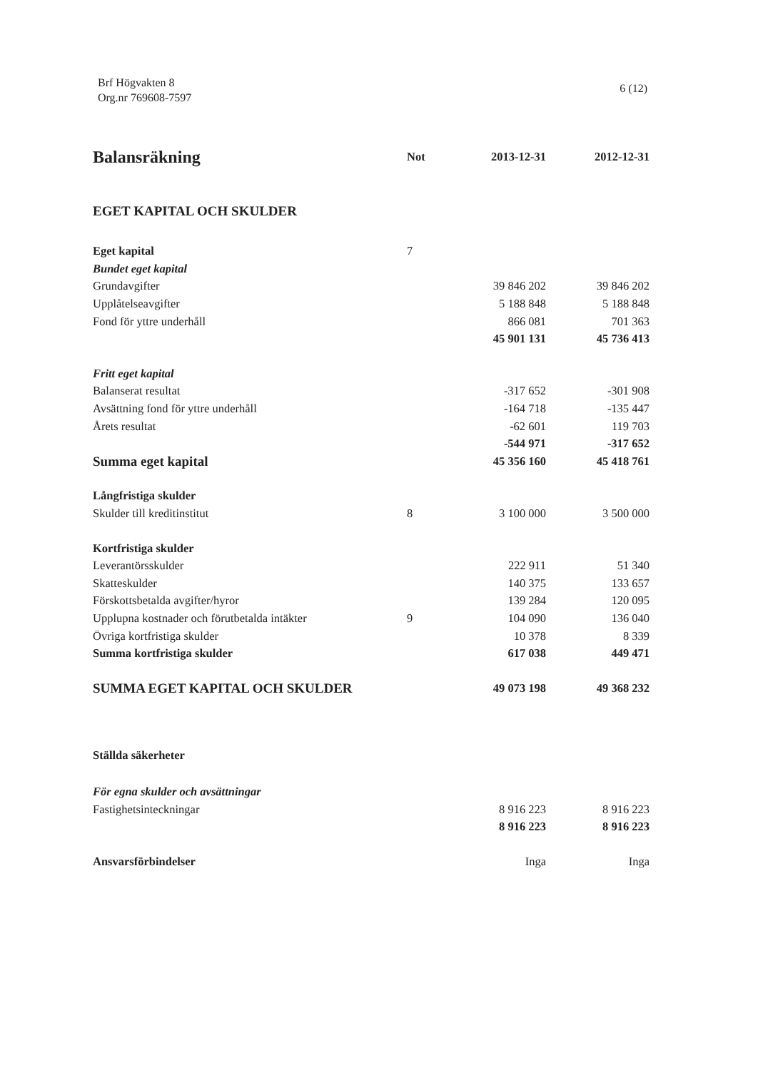Brf Högvakten 8
Org.nr 769608-7597
6 (12)
| Balansräkning | Not | 2013-12-31 | 2012-12-31 |
| --- | --- | --- | --- |
| EGET KAPITAL OCH SKULDER | | | |
| Eget kapital | 7 | | |
| Bundet eget kapital | | | |
| Grundavgifter | | 39 846 202 | 39 846 202 |
| Upplåtelseavgifter | | 5 188 848 | 5 188 848 |
| Fond för yttre underhåll | | 866 081 | 701 363 |
| | | 45 901 131 | 45 736 413 |
| Fritt eget kapital | | | |
| Balanserat resultat | | -317 652 | -301 908 |
| Avsättning fond för yttre underhåll | | -164 718 | -135 447 |
| Årets resultat | | -62 601 | 119 703 |
| | | -544 971 | -317 652 |
| Summa eget kapital | | 45 356 160 | 45 418 761 |
| Långfristiga skulder | | | |
| Skulder till kreditinstitut | 8 | 3 100 000 | 3 500 000 |
| Kortfristiga skulder | | | |
| Leverantörsskulder | | 222 911 | 51 340 |
| Skatteskulder | | 140 375 | 133 657 |
| Förskottsbetalda avgifter/hyror | | 139 284 | 120 095 |
| Upplupna kostnader och förutbetalda intäkter | 9 | 104 090 | 136 040 |
| Övriga kortfristiga skulder | | 10 378 | 8 339 |
| Summa kortfristiga skulder | | 617 038 | 449 471 |
| SUMMA EGET KAPITAL OCH SKULDER | | 49 073 198 | 49 368 232 |
| Ställda säkerheter | | | |
| För egna skulder och avsättningar | | | |
| Fastighetsinteckningar | | 8 916 223 | 8 916 223 |
| | | 8 916 223 | 8 916 223 |
| Ansvarsförbindelser | | Inga | Inga |